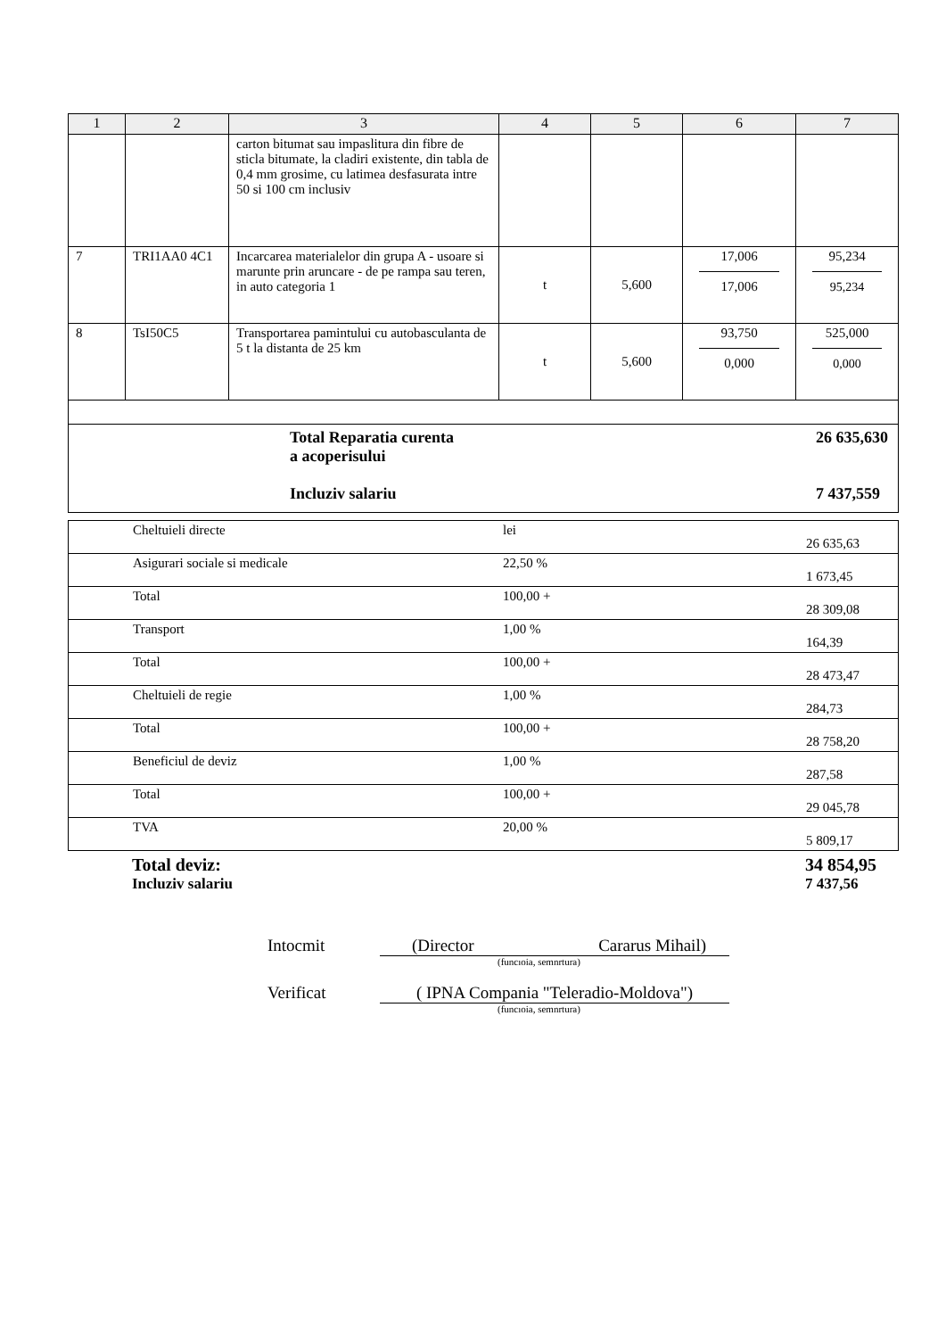| 1 | 2 | 3 | 4 | 5 | 6 | 7 |
| --- | --- | --- | --- | --- | --- | --- |
| | | carton bitumat sau impaslitura din fibre de sticla bitumate, la cladiri existente, din tabla de 0,4 mm grosime, cu latimea desfasurata intre 50 si 100 cm inclusiv | | | | |
| 7 | TRI1AA0 4C1 | Incarcarea materialelor din grupa A - usoare si marunte prin aruncare - de pe rampa sau teren, in auto categoria 1 | t | 5,600 | 17,006 17,006 | 95,234 95,234 |
| 8 | TsI50C5 | Transportarea pamintului cu autobasculanta de 5 t la distanta de 25 km | t | 5,600 | 93,750 0,000 | 525,000 0,000 |
| Total Reparatia curenta a acoperisului Incluziv salariu 26 635,630 7 437,559 | | | | | | |
| | Cheltuieli directe | lei | 26 635,63 |
| | Asigurari sociale si medicale | 22,50 % | 1 673,45 |
| | Total | 100,00 + | 28 309,08 |
| | Transport | 1,00 % | 164,39 |
| | Total | 100,00 + | 28 473,47 |
| | Cheltuieli de regie | 1,00 % | 284,73 |
| | Total | 100,00 + | 28 758,20 |
| | Beneficiul de deviz | 1,00 % | 287,58 |
| | Total | 100,00 + | 29 045,78 |
| | TVA | 20,00 % | 5 809,17 |
Total deviz:
Incluziv salariu
34 854,95
7 437,56
Intocmit (Director Cararus Mihail)
(funcıoia, semnrtura)
Verificat ( IPNA Compania "Teleradio-Moldova")
(funcıoia, semnrtura)